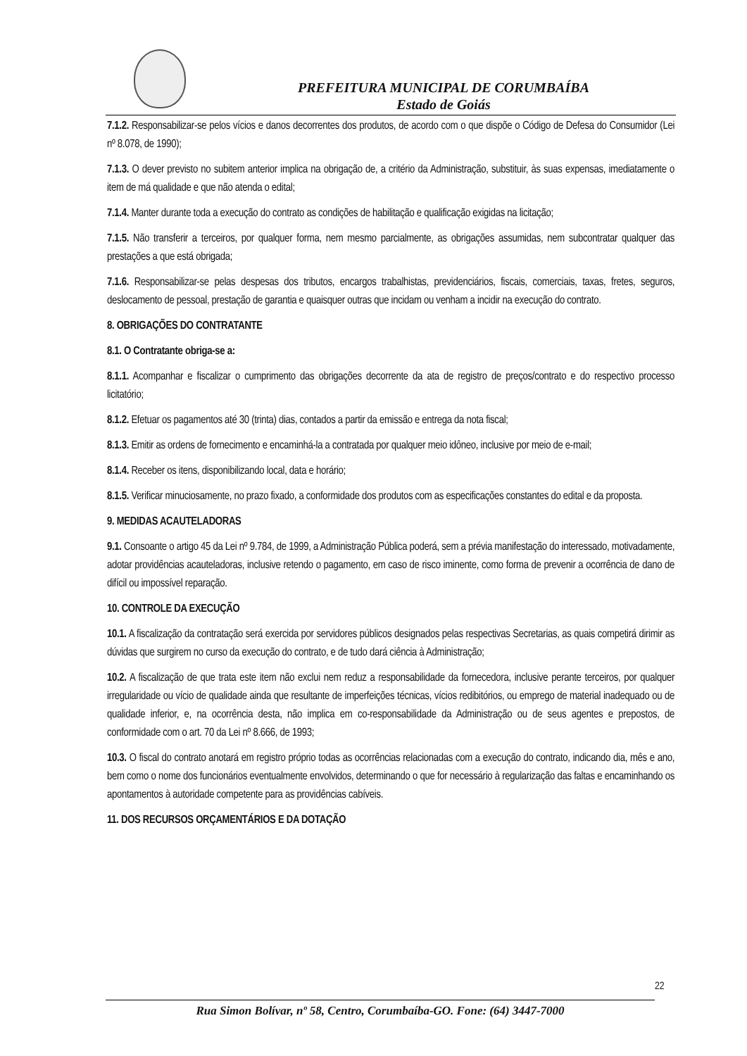PREFEITURA MUNICIPAL DE CORUMBAÍBA
Estado de Goiás
7.1.2. Responsabilizar-se pelos vícios e danos decorrentes dos produtos, de acordo com o que dispõe o Código de Defesa do Consumidor (Lei nº 8.078, de 1990);
7.1.3. O dever previsto no subitem anterior implica na obrigação de, a critério da Administração, substituir, às suas expensas, imediatamente o item de má qualidade e que não atenda o edital;
7.1.4. Manter durante toda a execução do contrato as condições de habilitação e qualificação exigidas na licitação;
7.1.5. Não transferir a terceiros, por qualquer forma, nem mesmo parcialmente, as obrigações assumidas, nem subcontratar qualquer das prestações a que está obrigada;
7.1.6. Responsabilizar-se pelas despesas dos tributos, encargos trabalhistas, previdenciários, fiscais, comerciais, taxas, fretes, seguros, deslocamento de pessoal, prestação de garantia e quaisquer outras que incidam ou venham a incidir na execução do contrato.
8. OBRIGAÇÕES DO CONTRATANTE
8.1. O Contratante obriga-se a:
8.1.1. Acompanhar e fiscalizar o cumprimento das obrigações decorrente da ata de registro de preços/contrato e do respectivo processo licitatório;
8.1.2. Efetuar os pagamentos até 30 (trinta) dias, contados a partir da emissão e entrega da nota fiscal;
8.1.3. Emitir as ordens de fornecimento e encaminhá-la a contratada por qualquer meio idôneo, inclusive por meio de e-mail;
8.1.4. Receber os itens, disponibilizando local, data e horário;
8.1.5. Verificar minuciosamente, no prazo fixado, a conformidade dos produtos com as especificações constantes do edital e da proposta.
9. MEDIDAS ACAUTELADORAS
9.1. Consoante o artigo 45 da Lei nº 9.784, de 1999, a Administração Pública poderá, sem a prévia manifestação do interessado, motivadamente, adotar providências acauteladoras, inclusive retendo o pagamento, em caso de risco iminente, como forma de prevenir a ocorrência de dano de difícil ou impossível reparação.
10. CONTROLE DA EXECUÇÃO
10.1. A fiscalização da contratação será exercida por servidores públicos designados pelas respectivas Secretarias, as quais competirá dirimir as dúvidas que surgirem no curso da execução do contrato, e de tudo dará ciência à Administração;
10.2. A fiscalização de que trata este item não exclui nem reduz a responsabilidade da fornecedora, inclusive perante terceiros, por qualquer irregularidade ou vício de qualidade ainda que resultante de imperfeições técnicas, vícios redibitórios, ou emprego de material inadequado ou de qualidade inferior, e, na ocorrência desta, não implica em co-responsabilidade da Administração ou de seus agentes e prepostos, de conformidade com o art. 70 da Lei nº 8.666, de 1993;
10.3. O fiscal do contrato anotará em registro próprio todas as ocorrências relacionadas com a execução do contrato, indicando dia, mês e ano, bem como o nome dos funcionários eventualmente envolvidos, determinando o que for necessário à regularização das faltas e encaminhando os apontamentos à autoridade competente para as providências cabíveis.
11. DOS RECURSOS ORÇAMENTÁRIOS E DA DOTAÇÃO
22
Rua Simon Bolívar, nº 58, Centro, Corumbaíba-GO. Fone: (64) 3447-7000